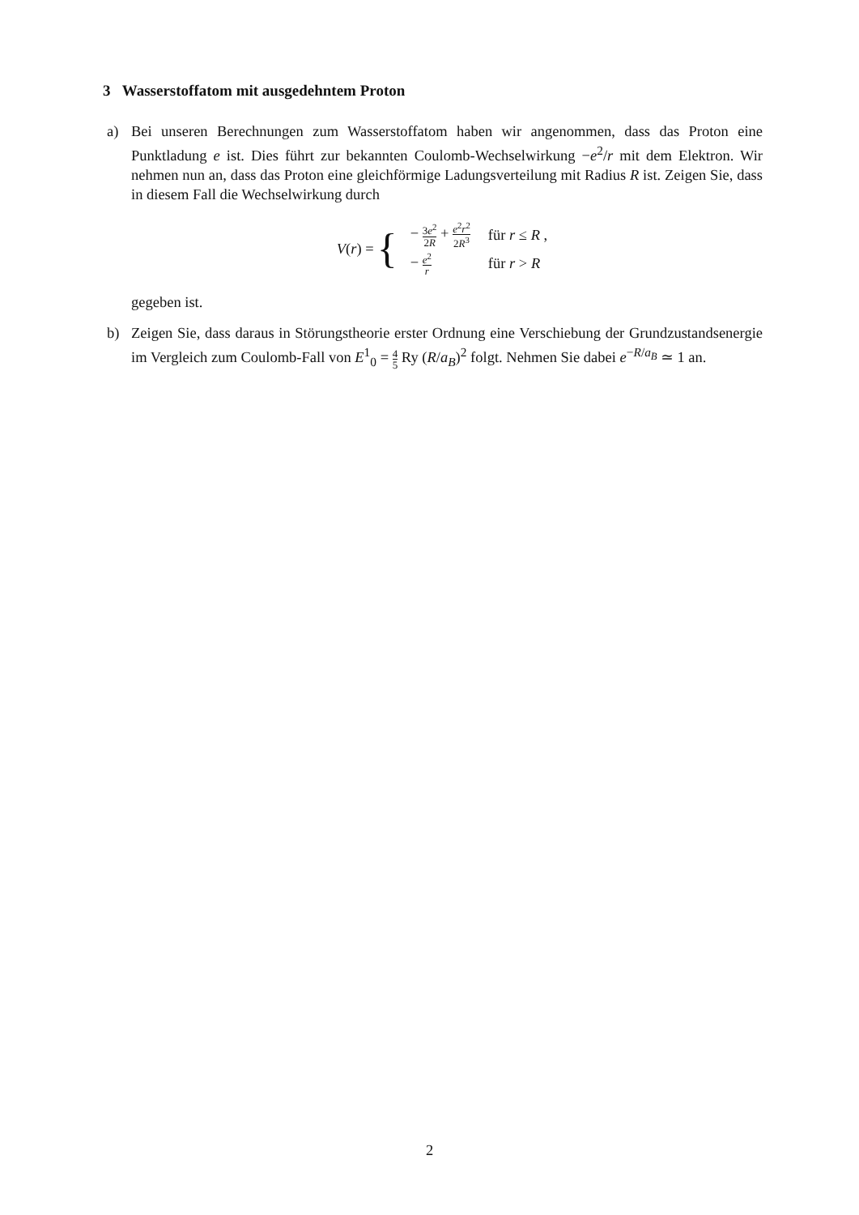3 Wasserstoffatom mit ausgedehntem Proton
a) Bei unseren Berechnungen zum Wasserstoffatom haben wir angenommen, dass das Proton eine Punktladung e ist. Dies führt zur bekannten Coulomb-Wechselwirkung −e<sup>2</sup>/r mit dem Elektron. Wir nehmen nun an, dass das Proton eine gleichförmige Ladungsverteilung mit Radius R ist. Zeigen Sie, dass in diesem Fall die Wechselwirkung durch
V(r) = {
| − 3 e<sup>2</sup> 2 R + e<sup>2</sup> r<sup>2</sup> 2 R<sup>3</sup> | für r ≤ R , |
| − e<sup>2</sup> r | für r > R |
gegeben ist.
b) Zeigen Sie, dass daraus in Störungstheorie erster Ordnung eine Verschiebung der Grundzustandsenergie im Vergleich zum Coulomb-Fall von E<sup>1</sup><sub>0</sub> = 4 5 Ry (R/a<sub>B</sub>)<sup>2</sup> folgt. Nehmen Sie dabei e<sup>−R/a<sub>B</sub></sup> ≃ 1 an.
2